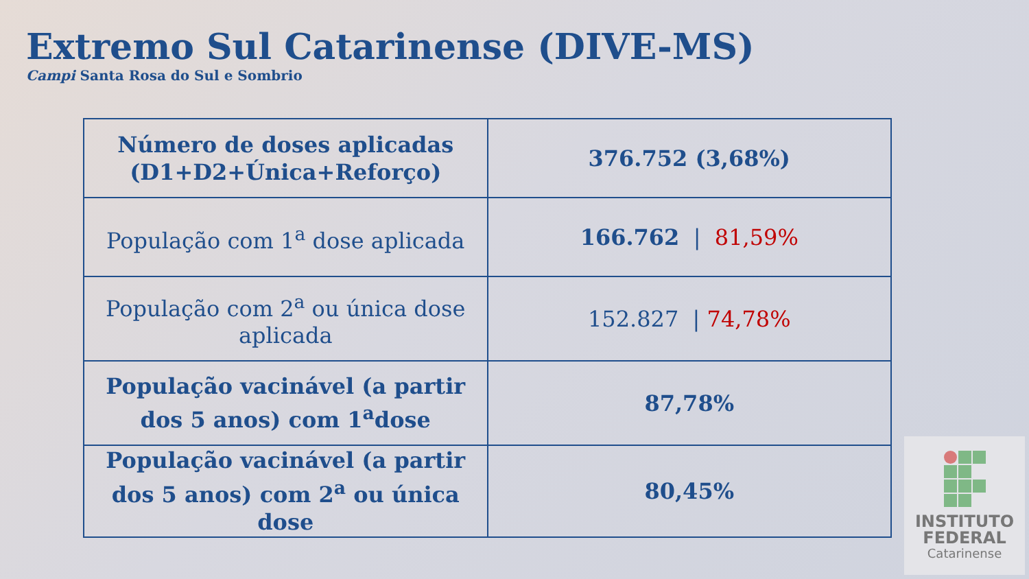Extremo Sul Catarinense (DIVE-MS)
Campi Santa Rosa do Sul e Sombrio
| Número de doses aplicadas (D1+D2+Única+Reforço) | 376.752 (3,68%) |
| População com 1<sup>a</sup> dose aplicada | 166.762 / 81,59% |
| População com 2<sup>a</sup> ou única dose aplicada | 152.827 / 74,78% |
| População vacinável (a partir dos 5 anos) com 1<sup>a</sup>dose | 87,78% |
| População vacinável (a partir dos 5 anos) com 2<sup>a</sup> ou única dose | 80,45% |
INSTITUTO
FEDERAL
Catarinense